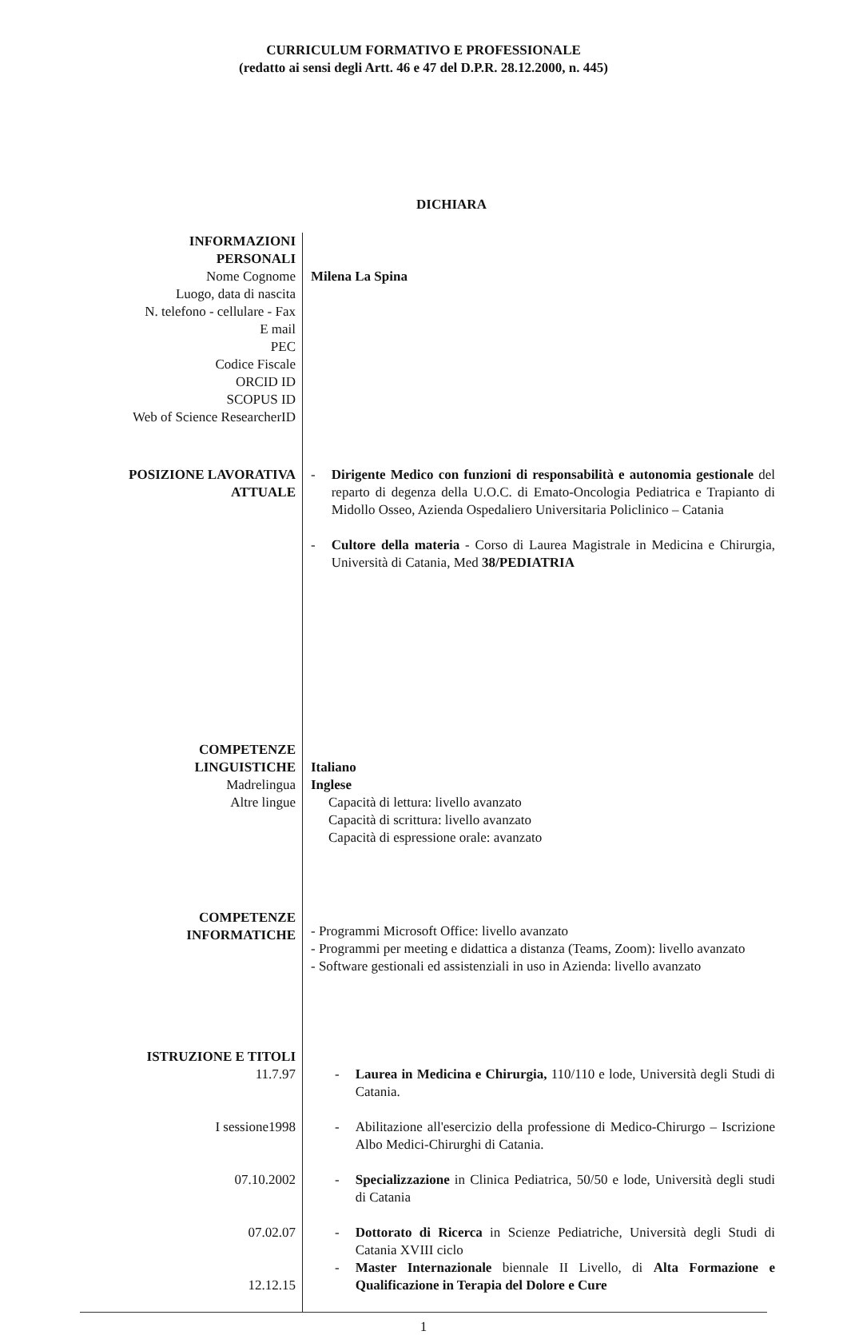CURRICULUM FORMATIVO E PROFESSIONALE
(redatto ai sensi degli Artt. 46 e 47 del D.P.R. 28.12.2000, n. 445)
DICHIARA
INFORMAZIONI
PERSONALI
Nome Cognome
Luogo, data di nascita
N. telefono - cellulare - Fax
E mail
PEC
Codice Fiscale
ORCID ID
SCOPUS ID
Web of Science ResearcherID
Milena La Spina
POSIZIONE LAVORATIVA
ATTUALE
- Dirigente Medico con funzioni di responsabilità e autonomia gestionale del reparto di degenza della U.O.C. di Emato-Oncologia Pediatrica e Trapianto di Midollo Osseo, Azienda Ospedaliero Universitaria Policlinico – Catania
- Cultore della materia - Corso di Laurea Magistrale in Medicina e Chirurgia, Università di Catania, Med 38/PEDIATRIA
COMPETENZE
LINGUISTICHE
Madrelingua
Altre lingue
COMPETENZE
INFORMATICHE
Italiano
Inglese
Capacità di lettura: livello avanzato
Capacità di scrittura: livello avanzato
Capacità di espressione orale: avanzato
- Programmi Microsoft Office: livello avanzato
- Programmi per meeting e didattica a distanza (Teams, Zoom): livello avanzato
- Software gestionali ed assistenziali in uso in Azienda: livello avanzato
ISTRUZIONE E TITOLI
11.7.97
I sessione1998
07.10.2002
07.02.07
12.12.15
- Laurea in Medicina e Chirurgia, 110/110 e lode, Università degli Studi di Catania.
- Abilitazione all'esercizio della professione di Medico-Chirurgo – Iscrizione Albo Medici-Chirurghi di Catania.
- Specializzazione in Clinica Pediatrica, 50/50 e lode, Università degli studi di Catania
- Dottorato di Ricerca in Scienze Pediatriche, Università degli Studi di Catania XVIII ciclo
- Master Internazionale biennale II Livello, di Alta Formazione e Qualificazione in Terapia del Dolore e Cure
1